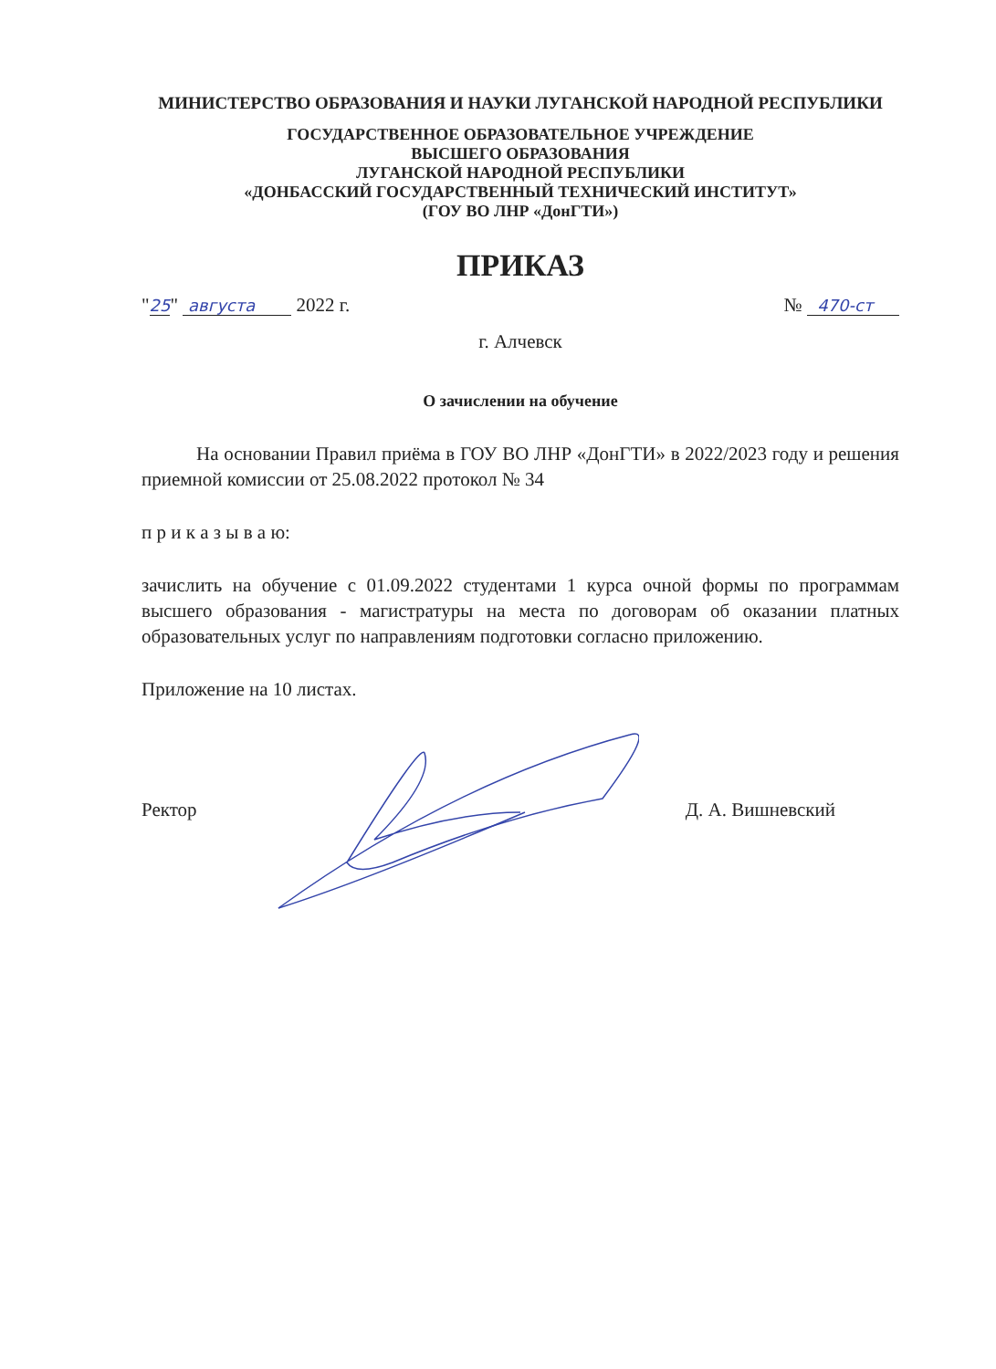МИНИСТЕРСТВО ОБРАЗОВАНИЯ И НАУКИ ЛУГАНСКОЙ НАРОДНОЙ РЕСПУБЛИКИ
ГОСУДАРСТВЕННОЕ ОБРАЗОВАТЕЛЬНОЕ УЧРЕЖДЕНИЕ
ВЫСШЕГО ОБРАЗОВАНИЯ
ЛУГАНСКОЙ НАРОДНОЙ РЕСПУБЛИКИ
«ДОНБАССКИЙ ГОСУДАРСТВЕННЫЙ ТЕХНИЧЕСКИЙ ИНСТИТУТ»
(ГОУ ВО ЛНР «ДонГТИ»)
ПРИКАЗ
"25" августа 2022 г. № 470-ст
г. Алчевск
О зачислении на обучение
На основании Правил приёма в ГОУ ВО ЛНР «ДонГТИ» в 2022/2023 году и решения приемной комиссии от 25.08.2022 протокол № 34
п р и к а з ы в а ю:
зачислить на обучение с 01.09.2022 студентами 1 курса очной формы по программам высшего образования - магистратуры на места по договорам об оказании платных образовательных услуг по направлениям подготовки согласно приложению.
Приложение на 10 листах.
Ректор Д. А. Вишневский